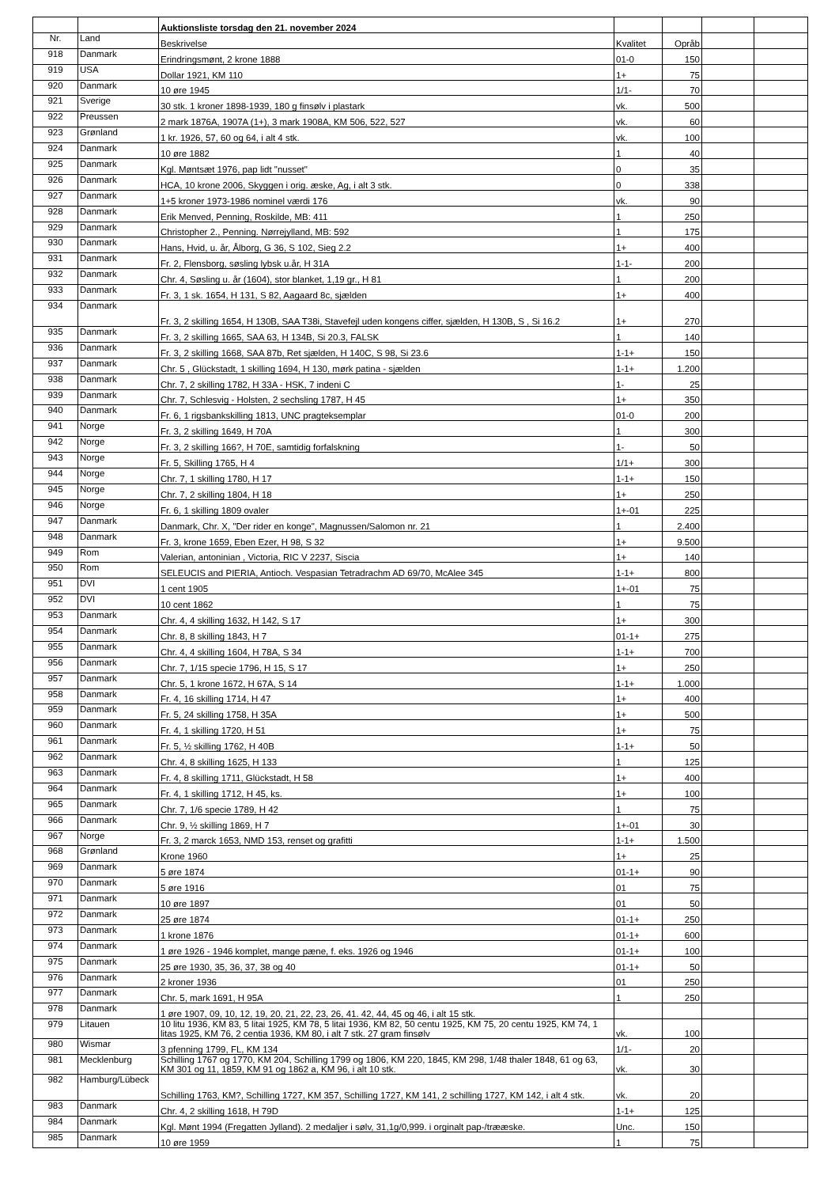| | | Auktionsliste torsdag den 21. november 2024 | | | | |
| Nr. | Land | Beskrivelse | Kvalitet | Opråb | | |
| 918 | Danmark | Erindringsmønt, 2 krone 1888 | 01-0 | 150 | | |
| 919 | USA | Dollar 1921, KM 110 | 1+ | 75 | | |
| 920 | Danmark | 10 øre 1945 | 1/1- | 70 | | |
| 921 | Sverige | 30 stk. 1 kroner 1898-1939, 180 g finsølv i plastark | vk. | 500 | | |
| 922 | Preussen | 2 mark 1876A, 1907A (1+), 3 mark 1908A, KM 506, 522, 527 | vk. | 60 | | |
| 923 | Grønland | 1 kr. 1926, 57, 60 og 64, i alt 4 stk. | vk. | 100 | | |
| 924 | Danmark | 10 øre 1882 | 1 | 40 | | |
| 925 | Danmark | Kgl. Møntsæt 1976, pap lidt "nusset" | 0 | 35 | | |
| 926 | Danmark | HCA, 10 krone 2006, Skyggen i orig. æske, Ag, i alt 3 stk. | 0 | 338 | | |
| 927 | Danmark | 1+5 kroner 1973-1986 nominel værdi 176 | vk. | 90 | | |
| 928 | Danmark | Erik Menved, Penning, Roskilde, MB: 411 | 1 | 250 | | |
| 929 | Danmark | Christopher 2., Penning. Nørrejylland, MB: 592 | 1 | 175 | | |
| 930 | Danmark | Hans, Hvid, u. år, Ålborg, G 36, S 102, Sieg 2.2 | 1+ | 400 | | |
| 931 | Danmark | Fr. 2, Flensborg, søsling lybsk u.år, H 31A | 1-1- | 200 | | |
| 932 | Danmark | Chr. 4, Søsling u. år (1604), stor blanket, 1,19 gr., H 81 | 1 | 200 | | |
| 933 | Danmark | Fr. 3, 1 sk. 1654, H 131, S 82, Aagaard 8c, sjælden | 1+ | 400 | | |
| 934 | Danmark | Fr. 3, 2 skilling 1654, H 130B, SAA T38i, Stavefejl uden kongens ciffer, sjælden, H 130B, S , Si 16.2 | 1+ | 270 | | |
| 935 | Danmark | Fr. 3, 2 skilling 1665, SAA 63, H 134B, Si 20.3, FALSK | 1 | 140 | | |
| 936 | Danmark | Fr. 3, 2 skilling 1668, SAA 87b, Ret sjælden, H 140C, S 98, Si 23.6 | 1-1+ | 150 | | |
| 937 | Danmark | Chr. 5 , Glückstadt, 1 skilling 1694, H 130, mørk patina - sjælden | 1-1+ | 1.200 | | |
| 938 | Danmark | Chr. 7, 2 skilling 1782, H 33A - HSK, 7 indeni C | 1- | 25 | | |
| 939 | Danmark | Chr. 7, Schlesvig - Holsten, 2 sechsling 1787, H 45 | 1+ | 350 | | |
| 940 | Danmark | Fr. 6, 1 rigsbankskilling 1813, UNC pragteksemplar | 01-0 | 200 | | |
| 941 | Norge | Fr. 3, 2 skilling 1649, H 70A | 1 | 300 | | |
| 942 | Norge | Fr. 3, 2 skilling 166?, H 70E, samtidig forfalskning | 1- | 50 | | |
| 943 | Norge | Fr. 5, Skilling 1765, H 4 | 1/1+ | 300 | | |
| 944 | Norge | Chr. 7, 1 skilling 1780, H 17 | 1-1+ | 150 | | |
| 945 | Norge | Chr. 7, 2 skilling 1804, H 18 | 1+ | 250 | | |
| 946 | Norge | Fr. 6, 1 skilling 1809 ovaler | 1+-01 | 225 | | |
| 947 | Danmark | Danmark, Chr. X, "Der rider en konge", Magnussen/Salomon nr. 21 | 1 | 2.400 | | |
| 948 | Danmark | Fr. 3, krone 1659, Eben Ezer, H 98, S 32 | 1+ | 9.500 | | |
| 949 | Rom | Valerian, antoninian , Victoria, RIC V 2237, Siscia | 1+ | 140 | | |
| 950 | Rom | SELEUCIS and PIERIA, Antioch. Vespasian Tetradrachm AD 69/70, McAlee 345 | 1-1+ | 800 | | |
| 951 | DVI | 1 cent 1905 | 1+-01 | 75 | | |
| 952 | DVI | 10 cent 1862 | 1 | 75 | | |
| 953 | Danmark | Chr. 4, 4 skilling 1632, H 142, S 17 | 1+ | 300 | | |
| 954 | Danmark | Chr. 8, 8 skilling 1843, H 7 | 01-1+ | 275 | | |
| 955 | Danmark | Chr. 4, 4 skilling 1604, H 78A, S 34 | 1-1+ | 700 | | |
| 956 | Danmark | Chr. 7, 1/15 specie 1796, H 15, S 17 | 1+ | 250 | | |
| 957 | Danmark | Chr. 5, 1 krone 1672, H 67A, S 14 | 1-1+ | 1.000 | | |
| 958 | Danmark | Fr. 4, 16 skilling 1714, H 47 | 1+ | 400 | | |
| 959 | Danmark | Fr. 5, 24 skilling 1758, H 35A | 1+ | 500 | | |
| 960 | Danmark | Fr. 4, 1 skilling 1720, H 51 | 1+ | 75 | | |
| 961 | Danmark | Fr. 5, ½ skilling 1762, H 40B | 1-1+ | 50 | | |
| 962 | Danmark | Chr. 4, 8 skilling 1625, H 133 | 1 | 125 | | |
| 963 | Danmark | Fr. 4, 8 skilling 1711, Glückstadt, H 58 | 1+ | 400 | | |
| 964 | Danmark | Fr. 4, 1 skilling 1712, H 45, ks. | 1+ | 100 | | |
| 965 | Danmark | Chr. 7, 1/6 specie 1789, H 42 | 1 | 75 | | |
| 966 | Danmark | Chr. 9, ½ skilling 1869, H 7 | 1+-01 | 30 | | |
| 967 | Norge | Fr. 3, 2 marck 1653, NMD 153, renset og grafitti | 1-1+ | 1.500 | | |
| 968 | Grønland | Krone 1960 | 1+ | 25 | | |
| 969 | Danmark | 5 øre 1874 | 01-1+ | 90 | | |
| 970 | Danmark | 5 øre 1916 | 01 | 75 | | |
| 971 | Danmark | 10 øre 1897 | 01 | 50 | | |
| 972 | Danmark | 25 øre 1874 | 01-1+ | 250 | | |
| 973 | Danmark | 1 krone 1876 | 01-1+ | 600 | | |
| 974 | Danmark | 1 øre 1926 - 1946 komplet, mange pæne, f. eks. 1926 og 1946 | 01-1+ | 100 | | |
| 975 | Danmark | 25 øre 1930, 35, 36, 37, 38 og 40 | 01-1+ | 50 | | |
| 976 | Danmark | 2 kroner 1936 | 01 | 250 | | |
| 977 | Danmark | Chr. 5, mark 1691, H 95A | 1 | 250 | | |
| 978 | Danmark | 1 øre 1907, 09, 10, 12, 19, 20, 21, 22, 23, 26, 41. 42, 44, 45 og 46, i alt 15 stk. | | | | |
| 979 | Litauen | 10 litu 1936, KM 83, 5 litai 1925, KM 78, 5 litai 1936, KM 82, 50 centu 1925, KM 75, 20 centu 1925, KM 74, 1 litas 1925, KM 76, 2 centia 1936, KM 80, i alt 7 stk. 27 gram finsølv | vk. | 100 | | |
| 980 | Wismar | 3 pfenning 1799, FL, KM 134 | 1/1- | 20 | | |
| 981 | Mecklenburg | Schilling 1767 og 1770, KM 204, Schilling 1799 og 1806, KM 220, 1845, KM 298, 1/48 thaler 1848, 61 og 63, KM 301 og 11, 1859, KM 91 og 1862 a, KM 96, i alt 10 stk. | vk. | 30 | | |
| 982 | Hamburg/Lübeck | Schilling 1763, KM?, Schilling 1727, KM 357, Schilling 1727, KM 141, 2 schilling 1727, KM 142, i alt 4 stk. | vk. | 20 | | |
| 983 | Danmark | Chr. 4, 2 skilling 1618, H 79D | 1-1+ | 125 | | |
| 984 | Danmark | Kgl. Mønt 1994 (Fregatten Jylland). 2 medaljer i sølv, 31,1g/0,999. i orginalt pap-/trææske. | Unc. | 150 | | |
| 985 | Danmark | 10 øre 1959 | 1 | 75 | | |